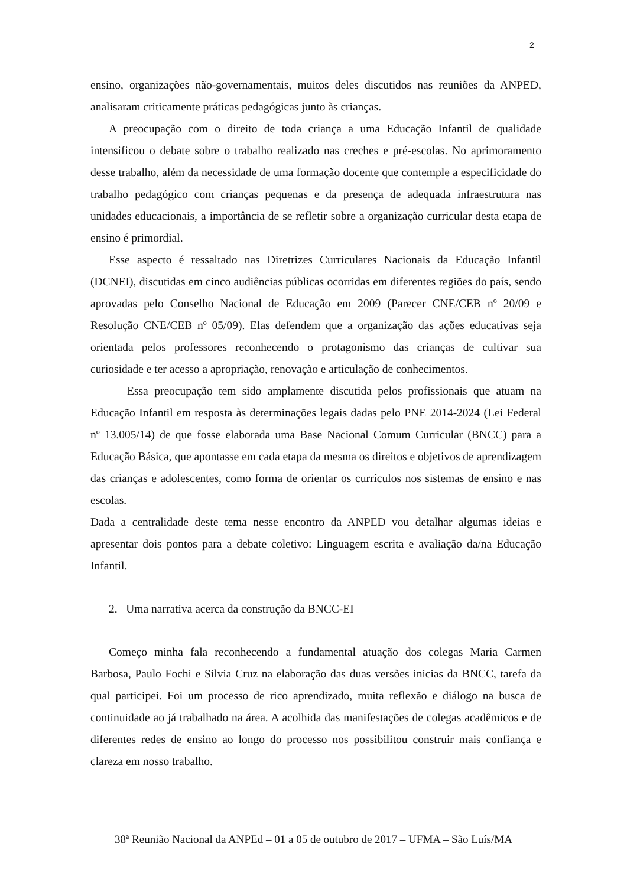2
ensino, organizações não-governamentais, muitos deles discutidos nas reuniões da ANPED, analisaram criticamente práticas pedagógicas junto às crianças.
A preocupação com o direito de toda criança a uma Educação Infantil de qualidade intensificou o debate sobre o trabalho realizado nas creches e pré-escolas. No aprimoramento desse trabalho, além da necessidade de uma formação docente que contemple a especificidade do trabalho pedagógico com crianças pequenas e da presença de adequada infraestrutura nas unidades educacionais, a importância de se refletir sobre a organização curricular desta etapa de ensino é primordial.
Esse aspecto é ressaltado nas Diretrizes Curriculares Nacionais da Educação Infantil (DCNEI), discutidas em cinco audiências públicas ocorridas em diferentes regiões do país, sendo aprovadas pelo Conselho Nacional de Educação em 2009 (Parecer CNE/CEB nº 20/09 e Resolução CNE/CEB nº 05/09). Elas defendem que a organização das ações educativas seja orientada pelos professores reconhecendo o protagonismo das crianças de cultivar sua curiosidade e ter acesso a apropriação, renovação e articulação de conhecimentos.
Essa preocupação tem sido amplamente discutida pelos profissionais que atuam na Educação Infantil em resposta às determinações legais dadas pelo PNE 2014-2024 (Lei Federal nº 13.005/14) de que fosse elaborada uma Base Nacional Comum Curricular (BNCC) para a Educação Básica, que apontasse em cada etapa da mesma os direitos e objetivos de aprendizagem das crianças e adolescentes, como forma de orientar os currículos nos sistemas de ensino e nas escolas.
Dada a centralidade deste tema nesse encontro da ANPED vou detalhar algumas ideias e apresentar dois pontos para a debate coletivo: Linguagem escrita e avaliação da/na Educação Infantil.
2. Uma narrativa acerca da construção da BNCC-EI
Começo minha fala reconhecendo a fundamental atuação dos colegas Maria Carmen Barbosa, Paulo Fochi e Silvia Cruz na elaboração das duas versões inicias da BNCC, tarefa da qual participei. Foi um processo de rico aprendizado, muita reflexão e diálogo na busca de continuidade ao já trabalhado na área. A acolhida das manifestações de colegas acadêmicos e de diferentes redes de ensino ao longo do processo nos possibilitou construir mais confiança e clareza em nosso trabalho.
38ª Reunião Nacional da ANPEd – 01 a 05 de outubro de 2017 – UFMA – São Luís/MA